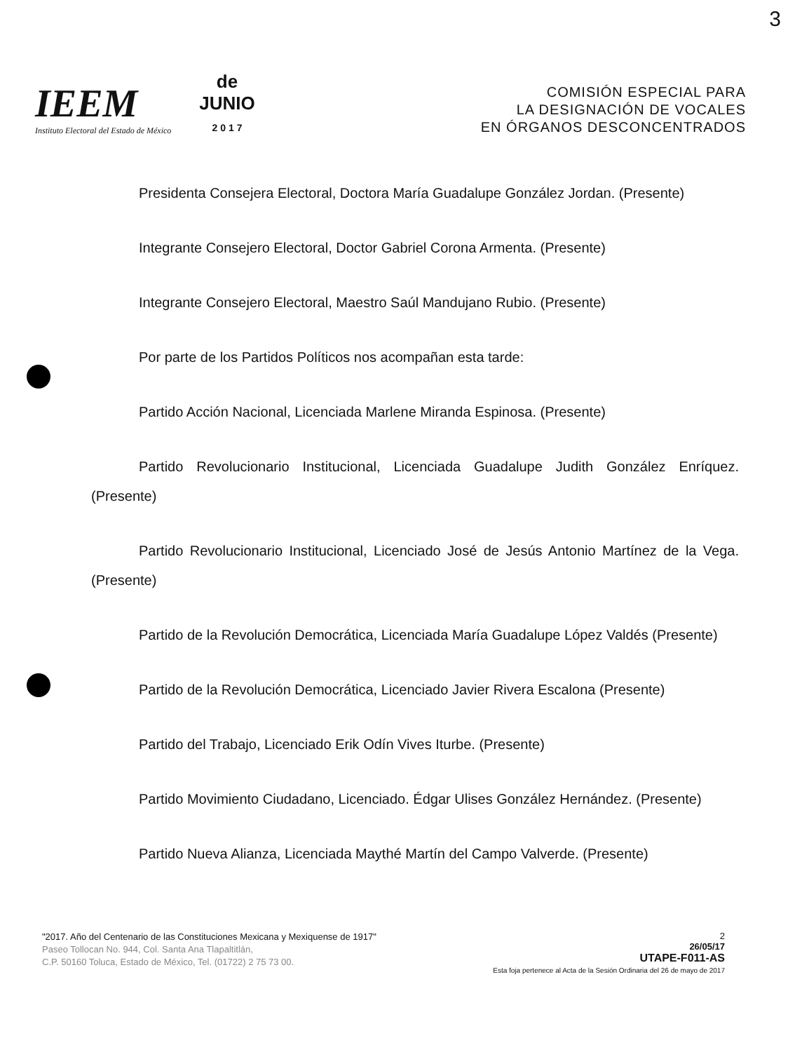3
IEEM
Instituto Electoral del Estado de México
de
JUNIO
2 0 1 7
COMISIÓN ESPECIAL PARA
LA DESIGNACIÓN DE VOCALES
EN ÓRGANOS DESCONCENTRADOS
Presidenta Consejera Electoral, Doctora María Guadalupe González Jordan. (Presente)
Integrante Consejero Electoral, Doctor Gabriel Corona Armenta. (Presente)
Integrante Consejero Electoral, Maestro Saúl Mandujano Rubio. (Presente)
Por parte de los Partidos Políticos nos acompañan esta tarde:
Partido Acción Nacional, Licenciada Marlene Miranda Espinosa. (Presente)
Partido Revolucionario Institucional, Licenciada Guadalupe Judith González Enríquez. (Presente)
Partido Revolucionario Institucional, Licenciado José de Jesús Antonio Martínez de la Vega. (Presente)
Partido de la Revolución Democrática, Licenciada María Guadalupe López Valdés (Presente)
Partido de la Revolución Democrática, Licenciado Javier Rivera Escalona (Presente)
Partido del Trabajo, Licenciado Erik Odín Vives Iturbe. (Presente)
Partido Movimiento Ciudadano, Licenciado. Édgar Ulises González Hernández. (Presente)
Partido Nueva Alianza, Licenciada Maythé Martín del Campo Valverde. (Presente)
"2017. Año del Centenario de las Constituciones Mexicana y Mexiquense de 1917"
Paseo Tollocan No. 944, Col. Santa Ana Tlapaltitlán,
C.P. 50160 Toluca, Estado de México, Tel. (01722) 2 75 73 00.
2
26/05/17
UTAPE-F011-AS
Esta foja pertenece al Acta de la Sesión Ordinaria del 26 de mayo de 2017